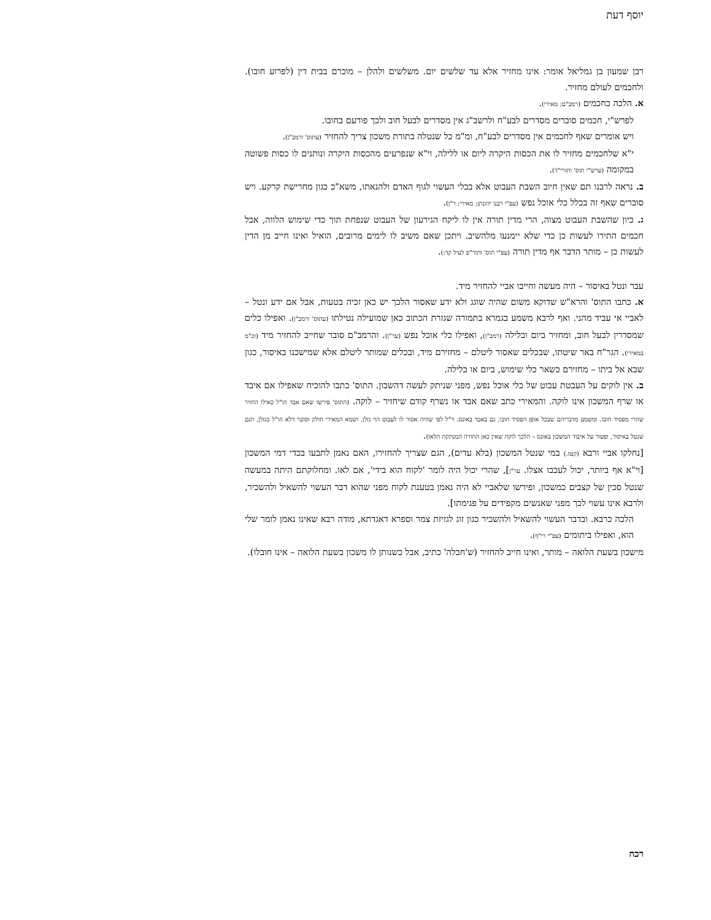יוסף דעת
רבן שמעון בן גמליאל אומר: אינו מחזיר אלא עד שלשים יום. משלשים ולהלן – מוכרם בבית דין (לפרוע חובו). ולחכמים לעולם מחזיר.
א. הלכה כחכמים (רמב"ם; מאירי).
לפרש"י, חכמים סוברים מסדרים לבע"ח ולרשב"ג אין מסדרים לבעל חוב ולכך פורעם בחובו.
ויש אומרים שאף לחכמים אין מסדרים לבע"ח, ומ"מ כל שנטלה בתורת משכון צריך להחזיר (עתוס' ורמב"ן).
י"א שלחכמים מחזיר לו את הכסות היקרה ליום או ללילה, וי"א שנפרעים מהכסות היקרה ונותנים לו כסות פשוטה במקומה (ערש"י תוס' ותורי"ד).
ב. נראה לרבנו תם שאין חיוב השבת העבוט אלא בכלי העשוי לגוף האדם ולהנאתו, משא"כ כגון מחרישת קרקע. ויש סוברים שאף זה בכלל כלי אוכל נפש (עפ"י רבנו יהונתן; מאירי; ר"ן).
ג. כיון שהשבת העבוט מצוה, הרי מדין תורה אין לו ליקח הגירעון של העבוט שנפחת תוך כדי שימוש הלווה, אבל חכמים התירו לעשות כן כדי שלא יימנעו מלהשיב. ויתכן שאם משיב לו לימים מרובים, הואיל ואינו חייב מן הדין לעשות כן – מותר הדבר אף מדין תורה (עפ"י תוס' ותור"פ לעיל קד:).
עבר ונטל באיסור – היה מעשה וחייבו אביי להחזיר מיד.
א. כתבו התוס' והרא"ש שדוקא משום שהיה שוגג ולא ידע שאסור הלכך יש כאן זכיה בטעות, אבל אם ידע ונטל – לאביי אי עביד מהני. ואף לרבא משמע בגמרא בתמורה שגזרת הכתוב כאן שמועילה נטילתו (עתוס' ורמב"ן). ואפילו כלים שמסדרין לבעל חוב, ומחזיר ביום ובלילה (רמב"ן), ואפילו כלי אוכל נפש (ער"ן). והרמב"ם סובר שחייב להחזיר מיד (וכ"מ במאירי). הגר"ח באר שיטתו, שבכלים שאסור ליטלם – מחזירם מיד, ובכלים שמותר ליטלם אלא שמישכנו באיסור, כגון שבא אל ביתו – מחזירם כשאר כלי שימוש, ביום או בלילה.
ב. אין לוקים על העבטת עבוט של כלי אוכל נפש, מפני שניתק לעשה דהשבון. התוס' כתבו להוכיח שאפילו אם איבד או שרף המשכון אינו לוקה. והמאירי כתב שאם אבד או נשרף קודם שיחזיר – לוקה. (התוס' פירשו שאם אבד הו"ל כאילו החזיר שהרי מפסיד חובו. ומשמע מדבריהם שבכל אופן הפסיד חובו, גם באבד באונס. וי"ל לפי שהיה אסור לו לעבוט הוי גזלן. ושמא המאירי חולק וסובר דלא הו"ל כגזלן, הגם שנטל באיסור, ופטור על איבוד המשכון באונס – הלכך לוקה שאין כאן החזרה המנתקת הלאו).
[נחלקו אביי ורבא (קטז.) במי שנטל המשכון (בלא עדים), הגם שצריך להחזירו, האם נאמן לתבעו בכדי דמי המשכון [וי"א אף ביותר, יכול לעכבו אצלו. ער"ן], שהרי יכול היה לומר 'לקוח הוא בידי', אם לאו. ומחלוקתם היתה במעשה שנטל סכין של קצבים כמשכון, ופירשו שלאביי לא היה נאמן בטענת לקוח מפני שהוא דבר העשוי להשאיל ולהשכיר, ולרבא אינו עשוי לכך מפני שאנשים מקפידים על פגימתו].
הלכה כרבא. ובדבר העשוי להשאיל ולהשכיר כגון זוג לגזיזת צמר וספרא דאגדתא, מודה רבא שאינו נאמן לומר שלי הוא, ואפילו ביתומים (עפ"י רי"ף).
מישכון בשעת הלואה – מותר, ואינו חייב להחזיר (ש'חבלה' כתיב, אבל כשנותן לו משכון בשעת הלואה – אינו חובלו).
רכח